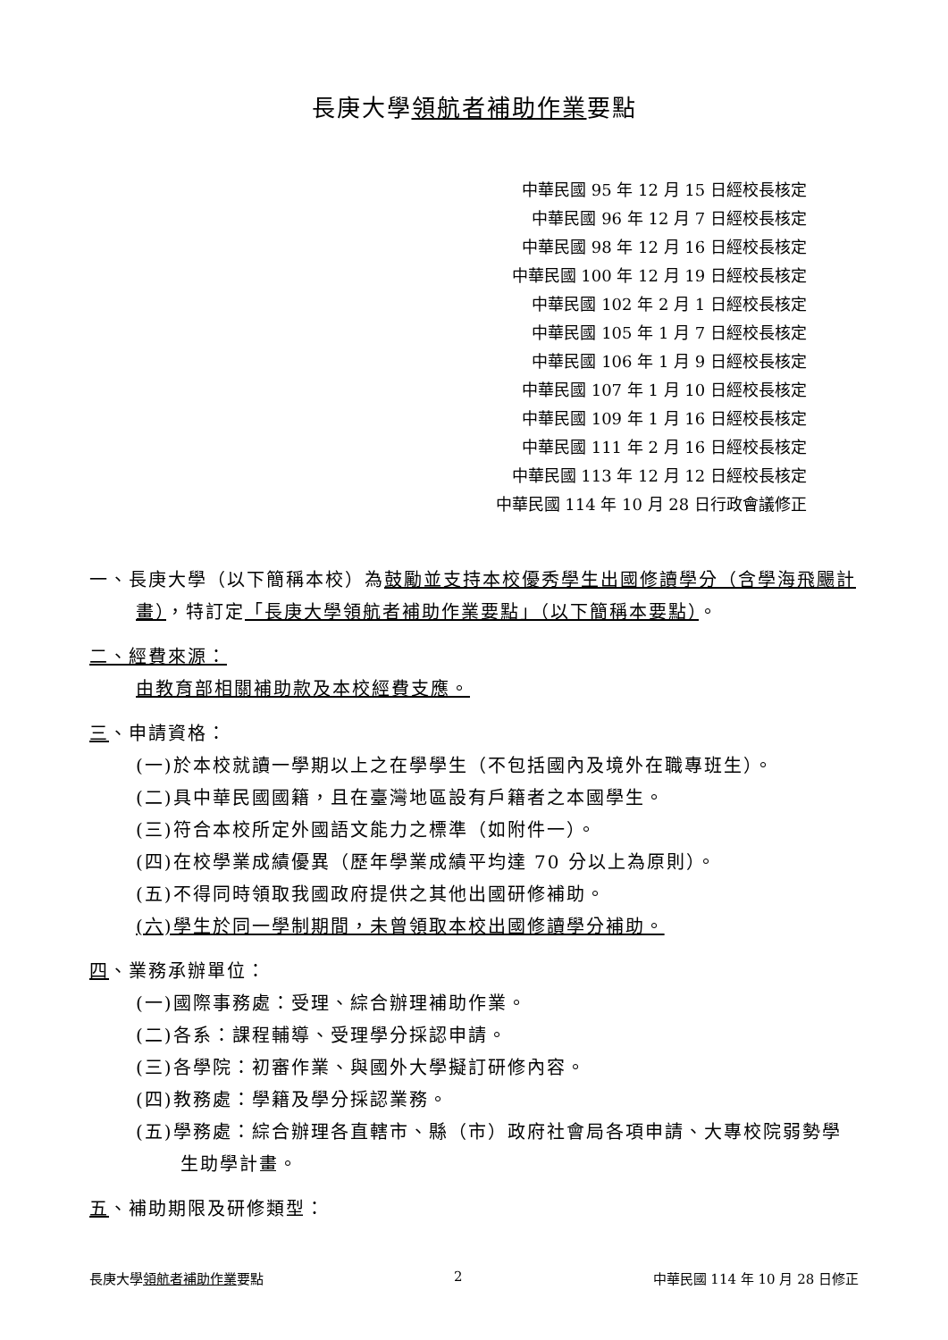長庚大學領航者補助作業要點
中華民國 95 年 12 月 15 日經校長核定
中華民國 96 年 12 月 7 日經校長核定
中華民國 98 年 12 月 16 日經校長核定
中華民國 100 年 12 月 19 日經校長核定
中華民國 102 年 2 月 1 日經校長核定
中華民國 105 年 1 月 7 日經校長核定
中華民國 106 年 1 月 9 日經校長核定
中華民國 107 年 1 月 10 日經校長核定
中華民國 109 年 1 月 16 日經校長核定
中華民國 111 年 2 月 16 日經校長核定
中華民國 113 年 12 月 12 日經校長核定
中華民國 114 年 10 月 28 日行政會議修正
一、長庚大學（以下簡稱本校）為鼓勵並支持本校優秀學生出國修讀學分（含學海飛颺計畫），特訂定「長庚大學領航者補助作業要點」（以下簡稱本要點）。
二、經費來源：
由教育部相關補助款及本校經費支應。
三、申請資格：
(一)於本校就讀一學期以上之在學學生（不包括國內及境外在職專班生）。
(二)具中華民國國籍，且在臺灣地區設有戶籍者之本國學生。
(三)符合本校所定外國語文能力之標準（如附件一）。
(四)在校學業成績優異（歷年學業成績平均達 70 分以上為原則）。
(五)不得同時領取我國政府提供之其他出國研修補助。
(六)學生於同一學制期間，未曾領取本校出國修讀學分補助。
四、業務承辦單位：
(一)國際事務處：受理、綜合辦理補助作業。
(二)各系：課程輔導、受理學分採認申請。
(三)各學院：初審作業、與國外大學擬訂研修內容。
(四)教務處：學籍及學分採認業務。
(五)學務處：綜合辦理各直轄市、縣（市）政府社會局各項申請、大專校院弱勢學生助學計畫。
五、補助期限及研修類型：
長庚大學領航者補助作業要點 2 中華民國 114 年 10 月 28 日修正